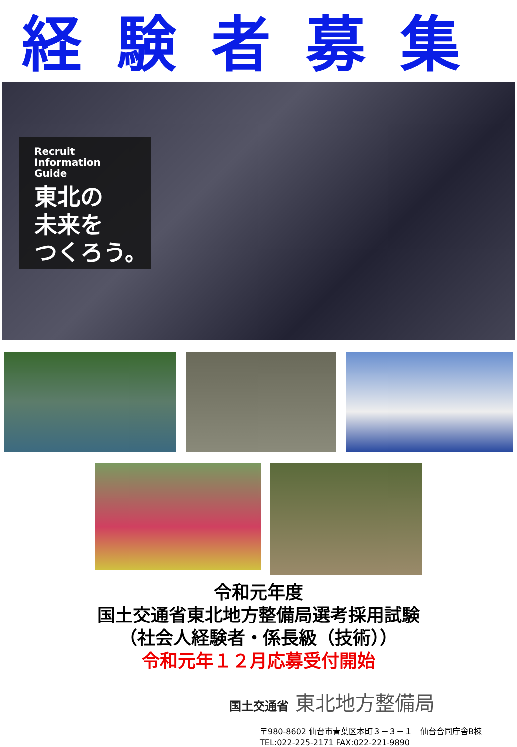経験者募集
Recruit
Information
Guide
東北の
未来を
つくろう。
令和元年度
国土交通省東北地方整備局選考採用試験
（社会人経験者・係長級（技術））
令和元年１２月応募受付開始
国土交通省 東北地方整備局
〒980-8602 仙台市青葉区本町３－３－１　仙台合同庁舎B棟
TEL:022-225-2171 FAX:022-221-9890